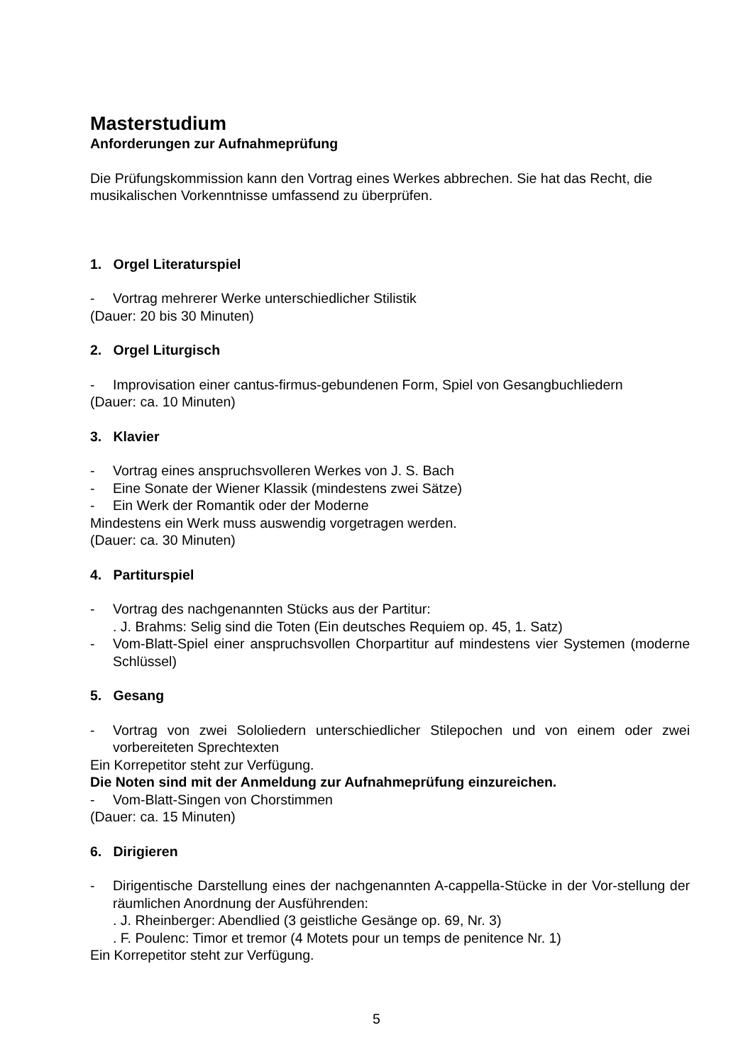Masterstudium
Anforderungen zur Aufnahmeprüfung
Die Prüfungskommission kann den Vortrag eines Werkes abbrechen. Sie hat das Recht, die musikalischen Vorkenntnisse umfassend zu überprüfen.
1. Orgel Literaturspiel
- Vortrag mehrerer Werke unterschiedlicher Stilistik
(Dauer: 20 bis 30 Minuten)
2. Orgel Liturgisch
- Improvisation einer cantus-firmus-gebundenen Form, Spiel von Gesangbuchliedern
(Dauer: ca. 10 Minuten)
3. Klavier
- Vortrag eines anspruchsvolleren Werkes von J. S. Bach
- Eine Sonate der Wiener Klassik (mindestens zwei Sätze)
- Ein Werk der Romantik oder der Moderne
Mindestens ein Werk muss auswendig vorgetragen werden.
(Dauer: ca. 30 Minuten)
4. Partiturspiel
- Vortrag des nachgenannten Stücks aus der Partitur:
. J. Brahms: Selig sind die Toten (Ein deutsches Requiem op. 45, 1. Satz)
- Vom-Blatt-Spiel einer anspruchsvollen Chorpartitur auf mindestens vier Systemen (moderne Schlüssel)
5. Gesang
- Vortrag von zwei Sololiedern unterschiedlicher Stilepochen und von einem oder zwei vorbereiteten Sprechtexten
Ein Korrepetitor steht zur Verfügung.
Die Noten sind mit der Anmeldung zur Aufnahmeprüfung einzureichen.
- Vom-Blatt-Singen von Chorstimmen
(Dauer: ca. 15 Minuten)
6. Dirigieren
- Dirigentische Darstellung eines der nachgenannten A-cappella-Stücke in der Vor-stellung der räumlichen Anordnung der Ausführenden:
. J. Rheinberger: Abendlied (3 geistliche Gesänge op. 69, Nr. 3)
. F. Poulenc: Timor et tremor (4 Motets pour un temps de penitence Nr. 1)
Ein Korrepetitor steht zur Verfügung.
5